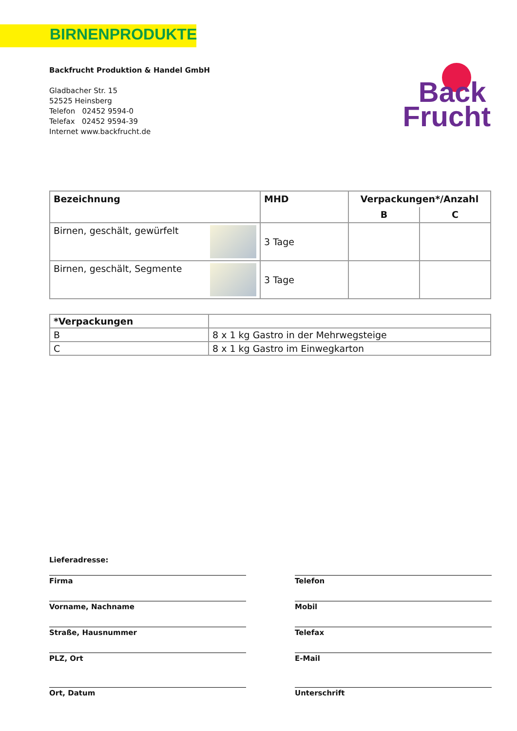BIRNENPRODUKTE
Backfrucht Produktion & Handel GmbH
Gladbacher Str. 15
52525 Heinsberg
Telefon 02452 9594-0
Telefax 02452 9594-39
Internet www.backfrucht.de
Back
Frucht
| Bezeichnung | MHD | Verpackungen*/Anzahl | |
| --- | --- | --- | --- |
| | | B | C |
| Birnen, geschält, gewürfelt | 3 Tage | | |
| Birnen, geschält, Segmente | 3 Tage | | |
| *Verpackungen | |
| --- | --- |
| B | 8 x 1 kg Gastro in der Mehrwegsteige |
| C | 8 x 1 kg Gastro im Einwegkarton |
Lieferadresse:
Firma
Telefon
Vorname, Nachname
Mobil
Straße, Hausnummer
Telefax
PLZ, Ort
E-Mail
Ort, Datum
Unterschrift